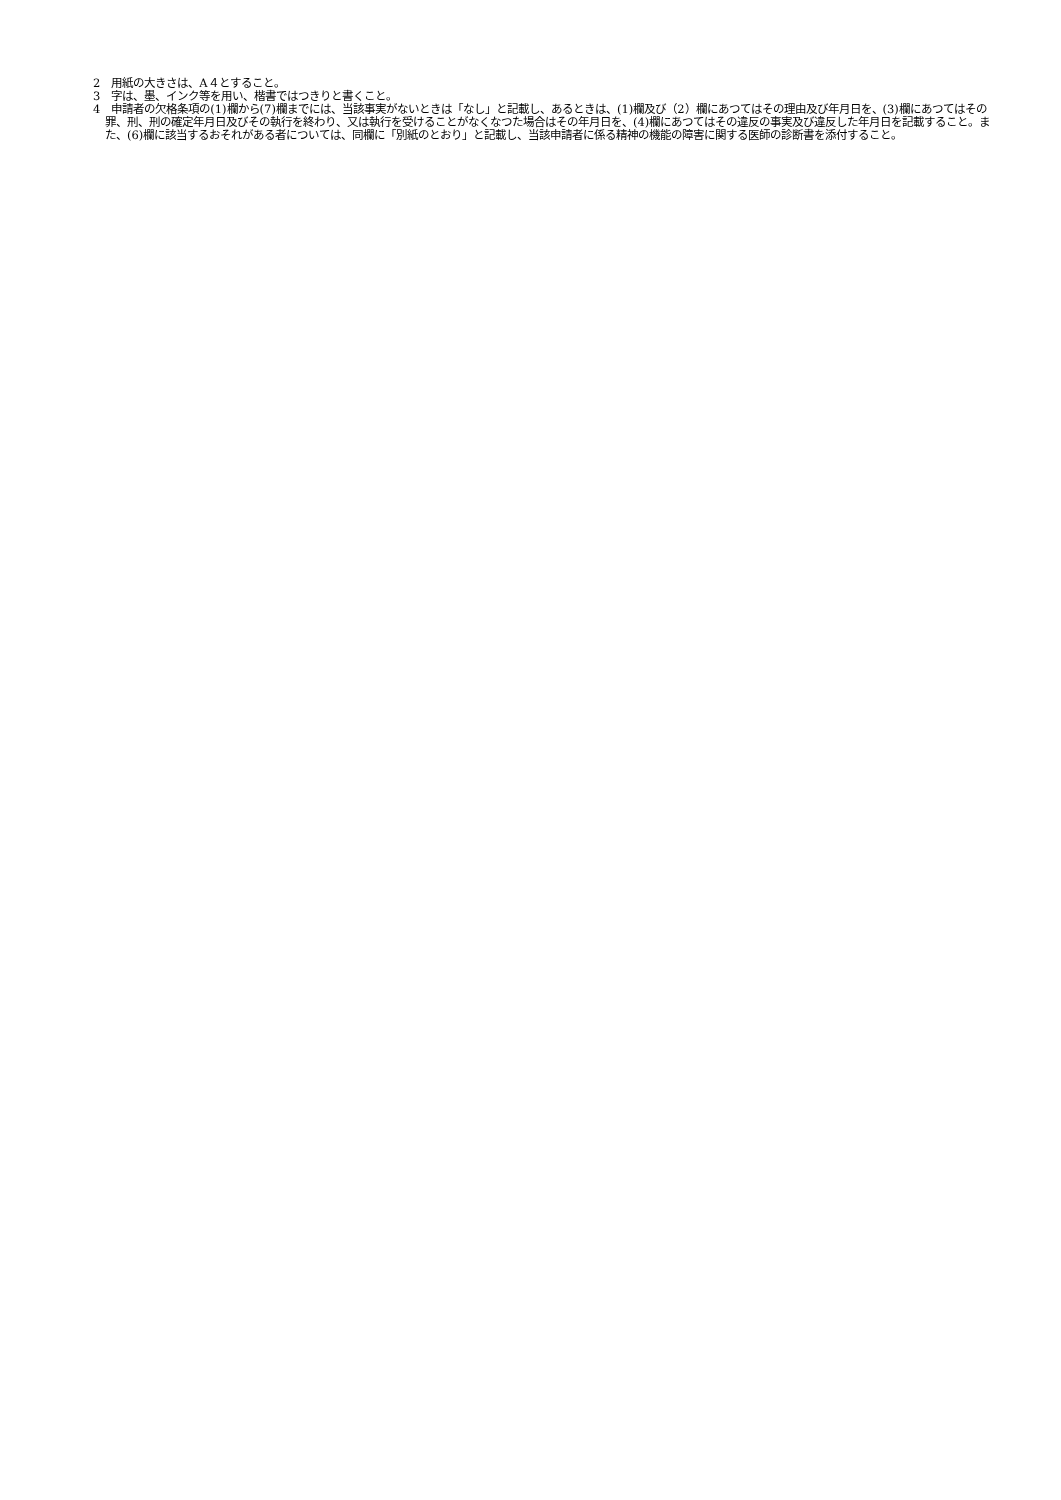2　用紙の大きさは、A４とすること。
3　字は、墨、インク等を用い、楷書ではつきりと書くこと。
4　申請者の欠格条項の(1)欄から(7)欄までには、当該事実がないときは「なし」と記載し、あるときは、(1)欄及び（2）欄にあつてはその理由及び年月日を、(3)欄にあつてはその罪、刑、刑の確定年月日及びその執行を終わり、又は執行を受けることがなくなつた場合はその年月日を、(4)欄にあつてはその違反の事実及び違反した年月日を記載すること。また、(6)欄に該当するおそれがある者については、同欄に「別紙のとおり」と記載し、当該申請者に係る精神の機能の障害に関する医師の診断書を添付すること。